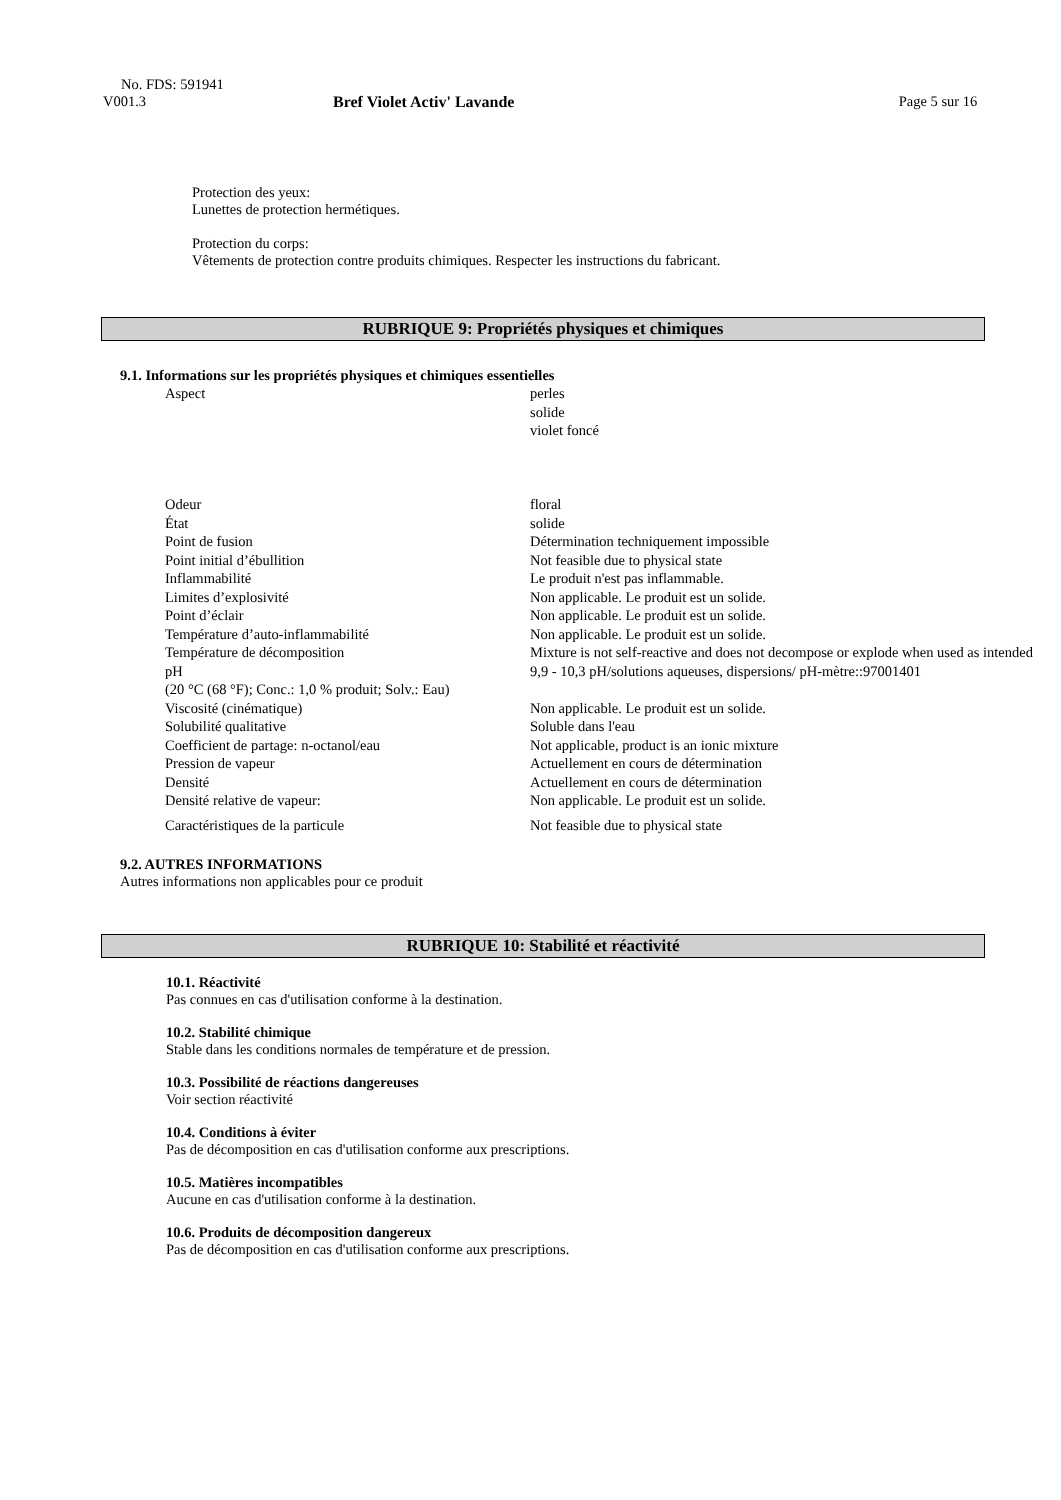No. FDS: 591941
V001.3 Bref Violet Activ' Lavande Page 5 sur 16
Protection des yeux:
Lunettes de protection hermétiques.
Protection du corps:
Vêtements de protection contre produits chimiques. Respecter les instructions du fabricant.
RUBRIQUE 9: Propriétés physiques et chimiques
9.1. Informations sur les propriétés physiques et chimiques essentielles
| Aspect | perles solide violet foncé |
| Odeur | floral |
| État | solide |
| Point de fusion | Détermination techniquement impossible |
| Point initial d’ébullition | Not feasible due to physical state |
| Inflammabilité | Le produit n'est pas inflammable. |
| Limites d’explosivité | Non applicable. Le produit est un solide. |
| Point d’éclair | Non applicable. Le produit est un solide. |
| Température d’auto-inflammabilité | Non applicable. Le produit est un solide. |
| Température de décomposition | Mixture is not self-reactive and does not decompose or explode when used as intended |
| pH (20 °C (68 °F); Conc.: 1,0 % produit; Solv.: Eau) | 9,9 - 10,3 pH/solutions aqueuses, dispersions/ pH-mètre::97001401 |
| Viscosité (cinématique) | Non applicable. Le produit est un solide. |
| Solubilité qualitative | Soluble dans l'eau |
| Coefficient de partage: n-octanol/eau | Not applicable, product is an ionic mixture |
| Pression de vapeur | Actuellement en cours de détermination |
| Densité | Actuellement en cours de détermination |
| Densité relative de vapeur: | Non applicable. Le produit est un solide. |
| Caractéristiques de la particule | Not feasible due to physical state |
9.2. AUTRES INFORMATIONS
Autres informations non applicables pour ce produit
RUBRIQUE 10: Stabilité et réactivité
10.1. Réactivité
Pas connues en cas d'utilisation conforme à la destination.
10.2. Stabilité chimique
Stable dans les conditions normales de température et de pression.
10.3. Possibilité de réactions dangereuses
Voir section réactivité
10.4. Conditions à éviter
Pas de décomposition en cas d'utilisation conforme aux prescriptions.
10.5. Matières incompatibles
Aucune en cas d'utilisation conforme à la destination.
10.6. Produits de décomposition dangereux
Pas de décomposition en cas d'utilisation conforme aux prescriptions.